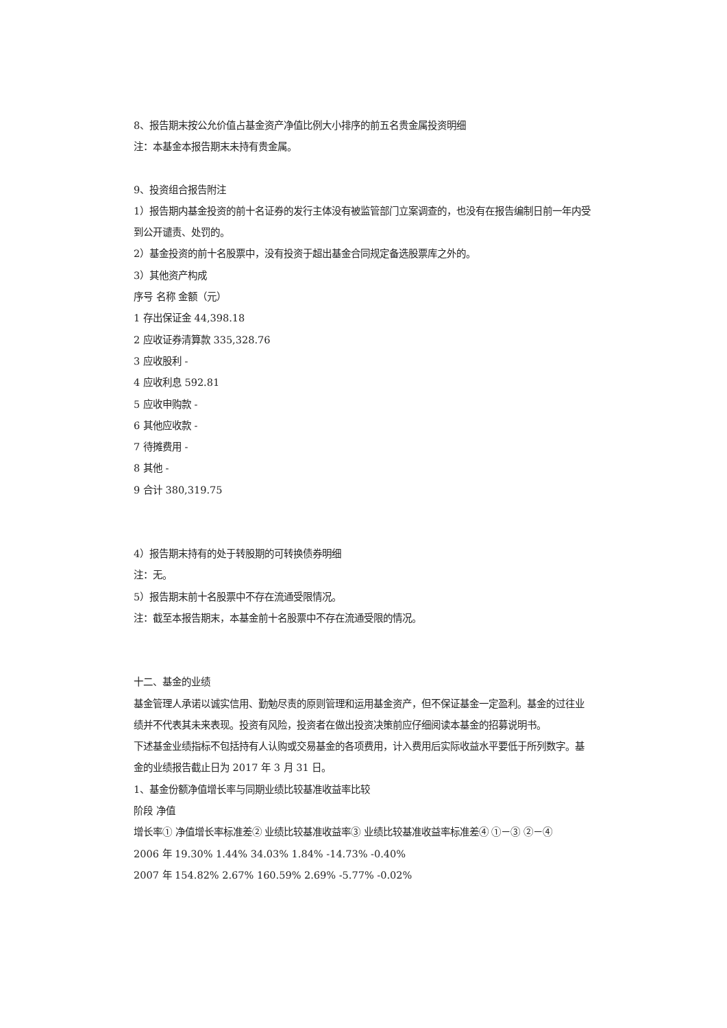8、报告期末按公允价值占基金资产净值比例大小排序的前五名贵金属投资明细
注：本基金本报告期末未持有贵金属。
9、投资组合报告附注
1）报告期内基金投资的前十名证券的发行主体没有被监管部门立案调查的，也没有在报告编制日前一年内受到公开谴责、处罚的。
2）基金投资的前十名股票中，没有投资于超出基金合同规定备选股票库之外的。
3）其他资产构成
序号 名称 金额（元）
1 存出保证金 44,398.18
2 应收证券清算款 335,328.76
3 应收股利 -
4 应收利息 592.81
5 应收申购款 -
6 其他应收款 -
7 待摊费用 -
8 其他 -
9 合计 380,319.75
4）报告期末持有的处于转股期的可转换债券明细
注：无。
5）报告期末前十名股票中不存在流通受限情况。
注：截至本报告期末，本基金前十名股票中不存在流通受限的情况。
十二、基金的业绩
基金管理人承诺以诚实信用、勤勉尽责的原则管理和运用基金资产，但不保证基金一定盈利。基金的过往业绩并不代表其未来表现。投资有风险，投资者在做出投资决策前应仔细阅读本基金的招募说明书。
下述基金业绩指标不包括持有人认购或交易基金的各项费用，计入费用后实际收益水平要低于所列数字。基金的业绩报告截止日为 2017 年 3 月 31 日。
1、基金份额净值增长率与同期业绩比较基准收益率比较
阶段 净值
增长率① 净值增长率标准差② 业绩比较基准收益率③ 业绩比较基准收益率标准差④ ①－③ ②－④
2006 年 19.30% 1.44% 34.03% 1.84% -14.73% -0.40%
2007 年 154.82% 2.67% 160.59% 2.69% -5.77% -0.02%